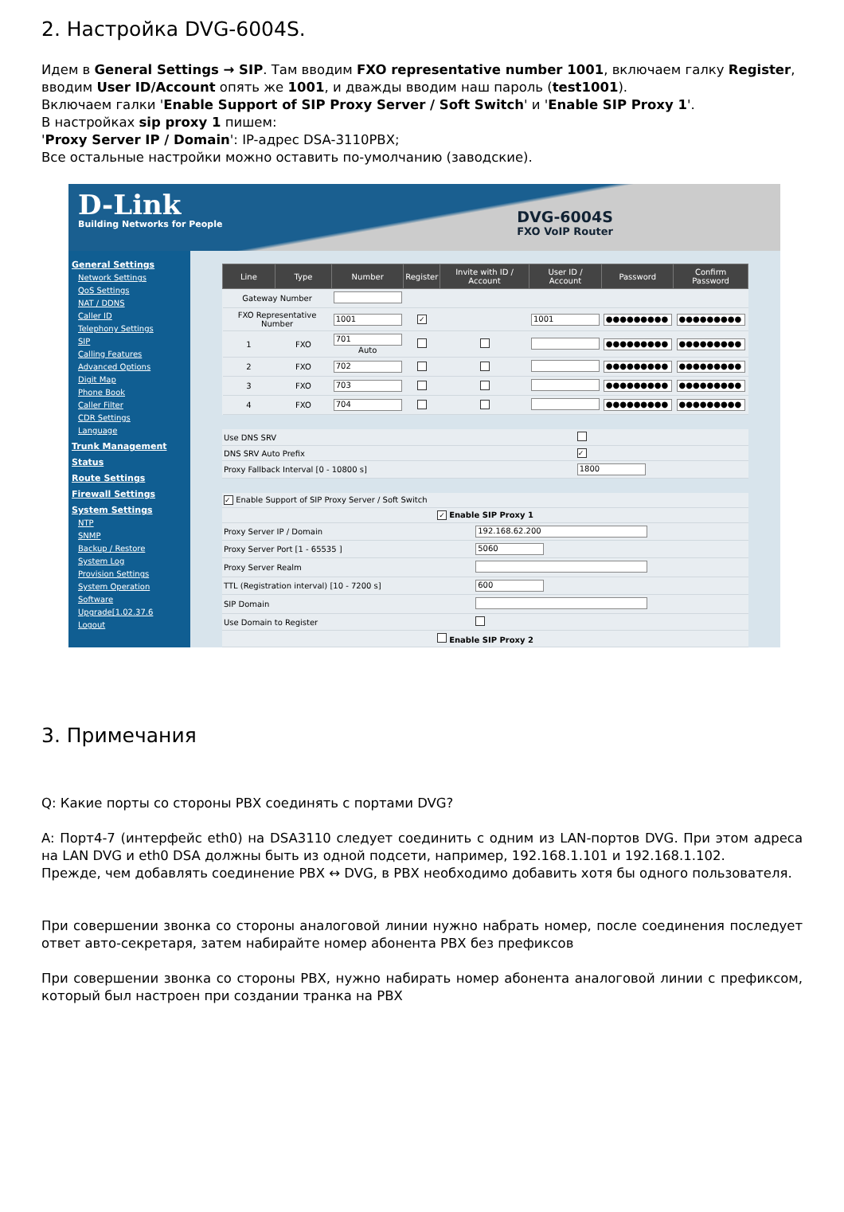2. Настройка DVG-6004S.
Идем в General Settings → SIP. Там вводим FXO representative number 1001, включаем галку Register, вводим User ID/Account опять же 1001, и дважды вводим наш пароль (test1001).
Включаем галки 'Enable Support of SIP Proxy Server / Soft Switch' и 'Enable SIP Proxy 1'.
В настройках sip proxy 1 пишем:
'Proxy Server IP / Domain': IP-адрес DSA-3110PBX;
Все остальные настройки можно оставить по-умолчанию (заводские).
D-Link
Building Networks for People DVG-6004S
FXO VoIP Router
General Settings
Network Settings
QoS Settings
NAT / DDNS
Caller ID
Telephony Settings
SIP
Calling Features
Advanced Options
Digit Map
Phone Book
Caller Filter
CDR Settings
Language
Trunk Management
Status
Route Settings
Firewall Settings
System Settings
NTP
SNMP
Backup / Restore
System Log
Provision Settings
System Operation
Software Upgrade[1.02.37.6
Logout
| Line | Type | Number | Register | Invite with ID / Account | User ID / Account | Password | Confirm Password |
| --- | --- | --- | --- | --- | --- | --- | --- |
| Gateway Number | | | | | | | |
| FXO Representative Number | | 1001 | ✓ | | 1001 | ●●●●●●●●● | ●●●●●●●●● |
| 1 | FXO | 701 Auto | | | | ●●●●●●●●● | ●●●●●●●●● |
| 2 | FXO | 702 | | | | ●●●●●●●●● | ●●●●●●●●● |
| 3 | FXO | 703 | | | | ●●●●●●●●● | ●●●●●●●●● |
| 4 | FXO | 704 | | | | ●●●●●●●●● | ●●●●●●●●● |
| Use DNS SRV | |
| DNS SRV Auto Prefix | ✓ |
| Proxy Fallback Interval [0 - 10800 s] | 1800 |
| ✓ Enable Support of SIP Proxy Server / Soft Switch | |
| ✓ Enable SIP Proxy 1 | |
| Proxy Server IP / Domain | 192.168.62.200 |
| Proxy Server Port [1 - 65535 ] | 5060 |
| Proxy Server Realm | |
| TTL (Registration interval) [10 - 7200 s] | 600 |
| SIP Domain | |
| Use Domain to Register | |
| Enable SIP Proxy 2 | |
3. Примечания
Q: Какие порты со стороны PBX соединять с портами DVG?
A: Порт4-7 (интерфейс eth0) на DSA3110 следует соединить с одним из LAN-портов DVG. При этом адреса на LAN DVG и eth0 DSA должны быть из одной подсети, например, 192.168.1.101 и 192.168.1.102.
Прежде, чем добавлять соединение PBX ↔ DVG, в PBX необходимо добавить хотя бы одного пользователя.
При совершении звонка со стороны аналоговой линии нужно набрать номер, после соединения последует ответ авто-секретаря, затем набирайте номер абонента PBX без префиксов
При совершении звонка со стороны PBX, нужно набирать номер абонента аналоговой линии с префиксом, который был настроен при создании транка на PBX